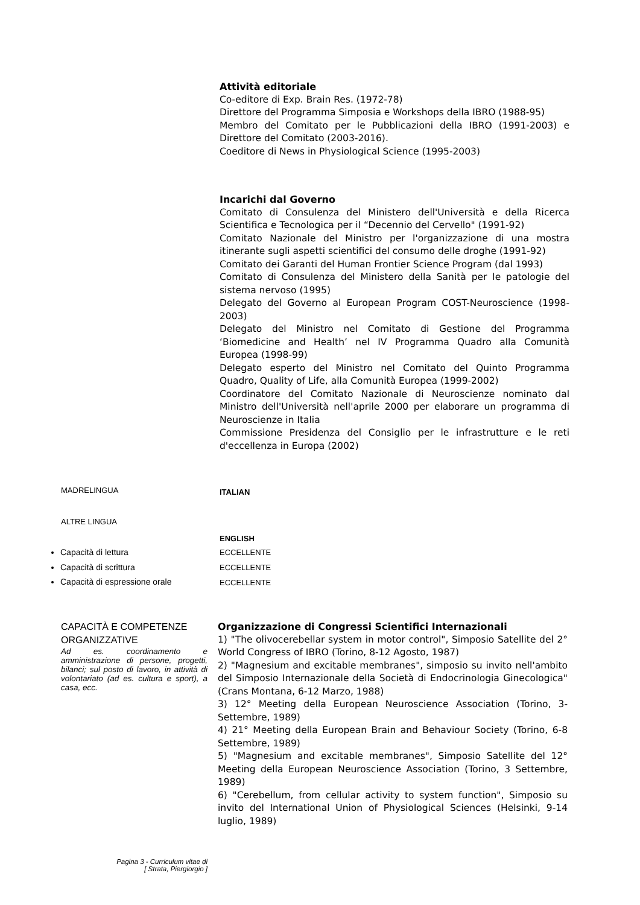Attività editoriale
Co-editore di Exp. Brain Res. (1972-78)
Direttore del Programma Simposia e Workshops della IBRO (1988-95)
Membro del Comitato per le Pubblicazioni della IBRO (1991-2003) e Direttore del Comitato (2003-2016).
Coeditore di News in Physiological Science (1995-2003)
Incarichi dal Governo
Comitato di Consulenza del Ministero dell'Università e della Ricerca Scientifica e Tecnologica per il “Decennio del Cervello" (1991-92)
Comitato Nazionale del Ministro per l'organizzazione di una mostra itinerante sugli aspetti scientifici del consumo delle droghe (1991-92)
Comitato dei Garanti del Human Frontier Science Program (dal 1993)
Comitato di Consulenza del Ministero della Sanità per le patologie del sistema nervoso (1995)
Delegato del Governo al European Program COST-Neuroscience (1998-2003)
Delegato del Ministro nel Comitato di Gestione del Programma ‘Biomedicine and Health’ nel IV Programma Quadro alla Comunità Europea (1998-99)
Delegato esperto del Ministro nel Comitato del Quinto Programma Quadro, Quality of Life, alla Comunità Europea (1999-2002)
Coordinatore del Comitato Nazionale di Neuroscienze nominato dal Ministro dell'Università nell'aprile 2000 per elaborare un programma di Neuroscienze in Italia
Commissione Presidenza del Consiglio per le infrastrutture e le reti d'eccellenza in Europa (2002)
MADRELINGUA
ITALIAN
ALTRE LINGUA
ENGLISH
Capacità di lettura
Capacità di scrittura
Capacità di espressione orale
ECCELLENTE
ECCELLENTE
ECCELLENTE
CAPACITÀ E COMPETENZE ORGANIZZATIVE
Ad es. coordinamento e amministrazione di persone, progetti, bilanci; sul posto di lavoro, in attività di volontariato (ad es. cultura e sport), a casa, ecc.
Organizzazione di Congressi Scientifici Internazionali
1) "The olivocerebellar system in motor control", Simposio Satellite del 2° World Congress of IBRO (Torino, 8-12 Agosto, 1987)
2) "Magnesium and excitable membranes", simposio su invito nell'ambito del Simposio Internazionale della Società di Endocrinologia Ginecologica" (Crans Montana, 6-12 Marzo, 1988)
3) 12° Meeting della European Neuroscience Association (Torino, 3-Settembre, 1989)
4) 21° Meeting della European Brain and Behaviour Society (Torino, 6-8 Settembre, 1989)
5) "Magnesium and excitable membranes", Simposio Satellite del 12° Meeting della European Neuroscience Association (Torino, 3 Settembre, 1989)
6) "Cerebellum, from cellular activity to system function", Simposio su invito del International Union of Physiological Sciences (Helsinki, 9-14 luglio, 1989)
Pagina 3 - Curriculum vitae di
[ Strata, Piergiorgio ]